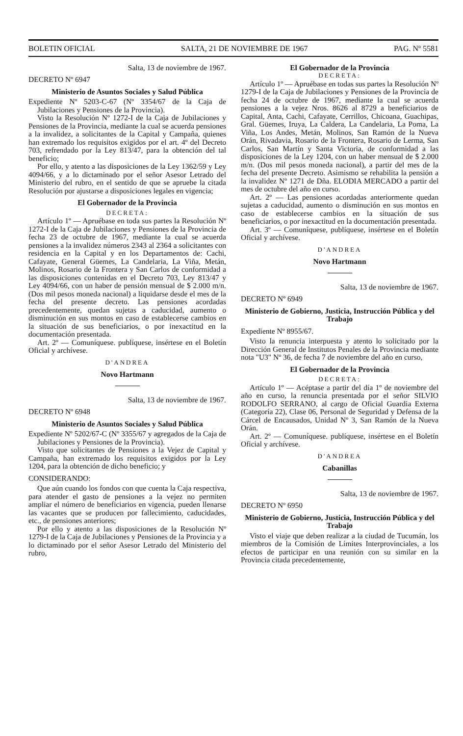BOLETIN OFICIAL SALTA, 21 DE NOVIEMBRE DE 1967 PAG. Nº 5581
Salta, 13 de noviembre de 1967.
DECRETO Nº 6947
Ministerio de Asuntos Sociales y Salud Pública
Expediente Nº 5203-C-67 (Nº 3354/67 de la Caja de Jubilaciones y Pensiones de la Provincia).
Visto la Resolución Nº 1272-I de la Caja de Jubilaciones y Pensiones de la Provincia, mediante la cual se acuerda pensiones a la invalidez, a solicitantes de la Capital y Campaña, quienes han extremado los requisitos exigidos por el art. 4º del Decreto 703, refrendado por la Ley 813/47, para la obtención del tal beneficio;
Por ello, y atento a las disposiciones de la Ley 1362/59 y Ley 4094/66, y a lo dictaminado por el señor Asesor Letrado del Ministerio del rubro, en el sentido de que se apruebe la citada Resolución por ajustarse a disposiciones legales en vigencia;
El Gobernador de la Provincia
DECRETA:
Artículo 1º — Apruébase en toda sus partes la Resolución Nº 1272-I de la Caja de Jubilaciones y Pensiones de la Provincia de fecha 23 de octubre de 1967, mediante la cual se acuerda pensiones a la invalidez números 2343 al 2364 a solicitantes con residencia en la Capital y en los Departamentos de: Cachi, Cafayate, General Güemes, La Candelaria, La Viña, Metán, Molinos, Rosario de la Frontera y San Carlos de conformidad a las disposiciones contenidas en el Decreto 703, Ley 813/47 y Ley 4094/66, con un haber de pensión mensual de $ 2.000 m/n. (Dos mil pesos moneda nacional) a liquidarse desde el mes de la fecha del presente decreto. Las pensiones acordadas precedentemente, quedan sujetas a caducidad, aumento o disminución en sus montos en caso de establecerse cambios en la situación de sus beneficiarios, o por inexactitud en la documentación presentada.
Art. 2º — Comuníquese. publíquese, insértese en el Boletín Oficial y archívese.
D'ANDREA
Novo Hartmann
Salta, 13 de noviembre de 1967.
DECRETO Nº 6948
Ministerio de Asuntos Sociales y Salud Pública
Expediente Nº 5202/67-C (Nº 3355/67 y agregados de la Caja de Jubilaciones y Pensiones de la Provincia).
Visto que solicitantes de Pensiones a la Vejez de Capital y Campaña, han extremado los requisitos exigidos por la Ley 1204, para la obtención de dicho beneficio; y
CONSIDERANDO:
Que aún cuando los fondos con que cuenta la Caja respectiva, para atender el gasto de pensiones a la vejez no permiten ampliar el número de beneficiarios en vigencia, pueden llenarse las vacantes que se producen por fallecimiento, caducidades, etc., de pensiones anteriores;
Por ello y atento a las disposiciones de la Resolución Nº 1279-I de la Caja de Jubilaciones y Pensiones de la Provincia y a lo dictaminado por el señor Asesor Letrado del Ministerio del rubro,
El Gobernador de la Provincia
DECRETA:
Artículo 1º — Apruébase en todas sus partes la Resolución Nº 1279-I de la Caja de Jubilaciones y Pensiones de la Provincia de fecha 24 de octubre de 1967, mediante la cual se acuerda pensiones a la vejez Nros. 8626 al 8729 a beneficiarios de Capital, Anta, Cachi, Cafayate, Cerrillos, Chicoana, Guachipas, Gral. Güemes, Iruya, La Caldera, La Candelaria, La Poma, La Viña, Los Andes, Metán, Molinos, San Ramón de la Nueva Orán, Rivadavia, Rosario de la Frontera, Rosario de Lerma, San Carlos, San Martín y Santa Victoria, de conformidad a las disposiciones de la Ley 1204, con un haber mensual de $ 2.000 m/n. (Dos mil pesos moneda nacional), a partir del mes de la fecha del presente Decreto. Asimismo se rehabilita la pensión a la invalidez Nº 1271 de Dña. ELODIA MERCADO a partir del mes de octubre del año en curso.
Art. 2º — Las pensiones acordadas anteriormente quedan sujetas a caducidad, aumento o disminución en sus montos en caso de establecerse cambios en la situación de sus beneficiarios, o por inexactitud en la documentación presentada.
Art. 3º — Comuníquese, publíquese, insértese en el Boletín Oficial y archívese.
D'ANDREA
Novo Hartmann
Salta, 13 de noviembre de 1967.
DECRETO Nº 6949
Ministerio de Gobierno, Justicia, Instrucción Pública y del Trabajo
Expediente Nº 8955/67.
Visto la renuncia interpuesta y atento lo solicitado por la Dirección General de Institutos Penales de la Provincia mediante nota "U3" Nº 36, de fecha 7 de noviembre del año en curso,
El Gobernador de la Provincia
DECRETA:
Artículo 1º — Acéptase a partir del día 1º de noviembre del año en curso, la renuncia presentada por el señor SILVIO RODOLFO SERRANO, al cargo de Oficial Guardia Externa (Categoría 22), Clase 06, Personal de Seguridad y Defensa de la Cárcel de Encausados, Unidad Nº 3, San Ramón de la Nueva Orán.
Art. 2º — Comuníquese. publíquese, insértese en el Boletín Oficial y archívese.
D'ANDREA
Cabanillas
Salta, 13 de noviembre de 1967.
DECRETO Nº 6950
Ministerio de Gobierno, Justicia, Instrucción Pública y del Trabajo
Visto el viaje que deben realizar a la ciudad de Tucumán, los miembros de la Comisión de Límites Interprovinciales, a los efectos de participar en una reunión con su similar en la Provincia citada precedentemente,